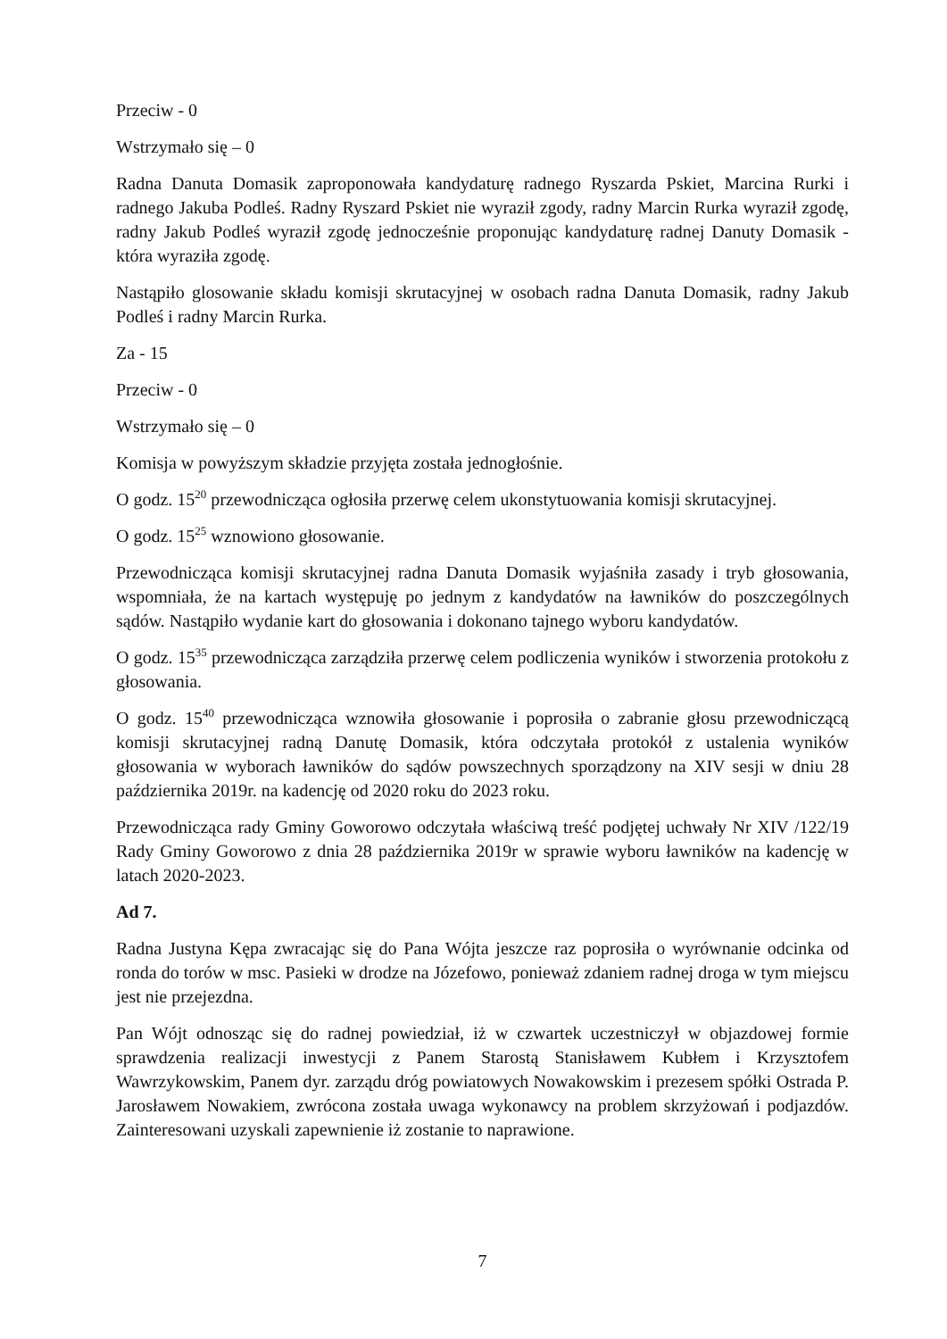Przeciw - 0
Wstrzymało się – 0
Radna Danuta Domasik zaproponowała kandydaturę radnego Ryszarda Pskiet, Marcina Rurki i radnego Jakuba Podleś. Radny Ryszard Pskiet nie wyraził zgody, radny Marcin Rurka wyraził zgodę, radny Jakub Podleś wyraził zgodę jednocześnie proponując kandydaturę radnej Danuty Domasik - która wyraziła zgodę.
Nastąpiło glosowanie składu komisji skrutacyjnej w osobach radna Danuta Domasik, radny Jakub Podleś i radny Marcin Rurka.
Za - 15
Przeciw - 0
Wstrzymało się – 0
Komisja w powyższym składzie przyjęta została jednogłośnie.
O godz. 15<sup>20</sup> przewodnicząca ogłosiła przerwę celem ukonstytuowania komisji skrutacyjnej.
O godz. 15<sup>25</sup> wznowiono głosowanie.
Przewodnicząca komisji skrutacyjnej radna Danuta Domasik wyjaśniła zasady i tryb głosowania, wspomniała, że na kartach występuję po jednym z kandydatów na ławników do poszczególnych sądów. Nastąpiło wydanie kart do głosowania i dokonano tajnego wyboru kandydatów.
O godz. 15<sup>35</sup> przewodnicząca zarządziła przerwę celem podliczenia wyników i stworzenia protokołu z głosowania.
O godz. 15<sup>40</sup> przewodnicząca wznowiła głosowanie i poprosiła o zabranie głosu przewodniczącą komisji skrutacyjnej radną Danutę Domasik, która odczytała protokół z ustalenia wyników głosowania w wyborach ławników do sądów powszechnych sporządzony na XIV sesji w dniu 28 października 2019r. na kadencję od 2020 roku do 2023 roku.
Przewodnicząca rady Gminy Goworowo odczytała właściwą treść podjętej uchwały Nr XIV /122/19 Rady Gminy Goworowo z dnia 28 października 2019r w sprawie wyboru ławników na kadencję w latach 2020-2023.
Ad 7.
Radna Justyna Kępa zwracając się do Pana Wójta jeszcze raz poprosiła o wyrównanie odcinka od ronda do torów w msc. Pasieki w drodze na Józefowo, ponieważ zdaniem radnej droga w tym miejscu jest nie przejezdna.
Pan Wójt odnosząc się do radnej powiedział, iż w czwartek uczestniczył w objazdowej formie sprawdzenia realizacji inwestycji z Panem Starostą Stanisławem Kubłem i Krzysztofem Wawrzykowskim, Panem dyr. zarządu dróg powiatowych Nowakowskim i prezesem spółki Ostrada P. Jarosławem Nowakiem, zwrócona została uwaga wykonawcy na problem skrzyżowań i podjazdów. Zainteresowani uzyskali zapewnienie iż zostanie to naprawione.
7